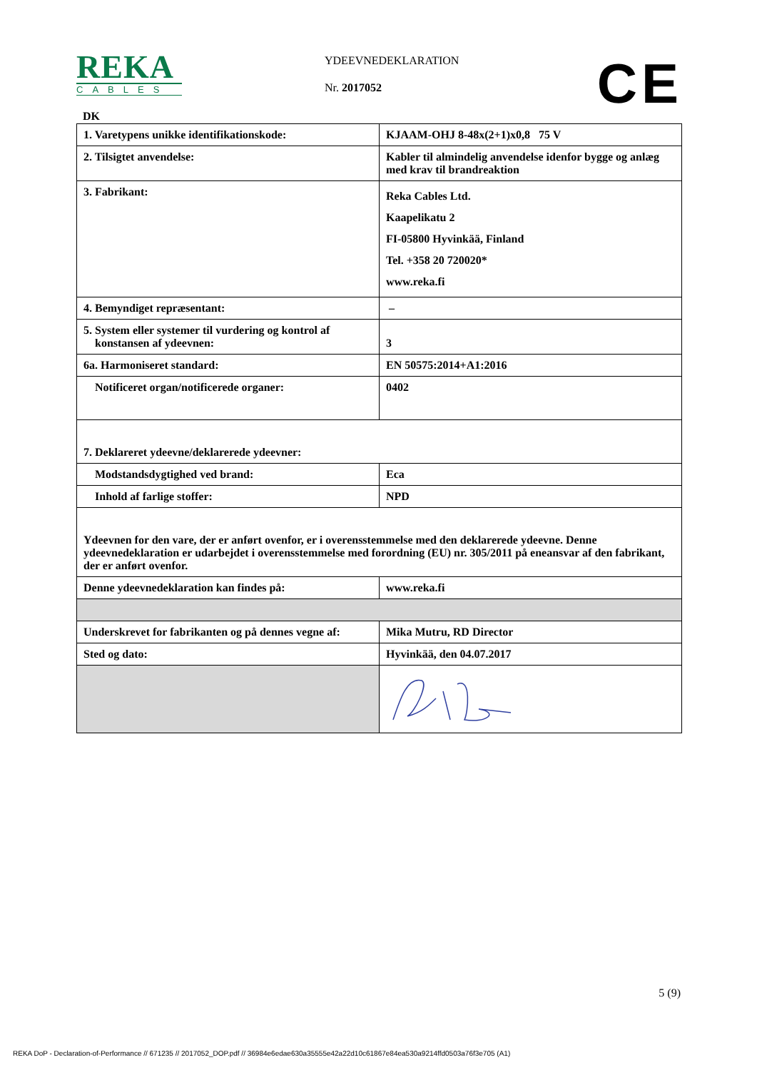REKA
CABLES
YDEEVNEDEKLARATION
Nr. 2017052 CE
DK
| 1. Varetypens unikke identifikationskode: | KJAAM-OHJ 8-48x(2+1)x0,8 75 V |
| 2. Tilsigtet anvendelse: | Kabler til almindelig anvendelse idenfor bygge og anlæg med krav til brandreaktion |
| 3. Fabrikant: | Reka Cables Ltd. Kaapelikatu 2 FI-05800 Hyvinkää, Finland Tel. +358 20 720020* www.reka.fi |
| 4. Bemyndiget repræsentant: | – |
| 5. System eller systemer til vurdering og kontrol af konstansen af ydeevnen: | 3 |
| 6a. Harmoniseret standard: | EN 50575:2014+A1:2016 |
| Notificeret organ/notificerede organer: | 0402 |
| 7. Deklareret ydeevne/deklarerede ydeevner: | |
| Modstandsdygtighed ved brand: | Eca |
| Inhold af farlige stoffer: | NPD |
| Ydeevnen for den vare, der er anført ovenfor, er i overensstemmelse med den deklarerede ydeevne. Denne ydeevnedeklaration er udarbejdet i overensstemmelse med forordning (EU) nr. 305/2011 på eneansvar af den fabrikant, der er anført ovenfor. | |
| Denne ydeevnedeklaration kan findes på: | www.reka.fi |
| Underskrevet for fabrikanten og på dennes vegne af: | Mika Mutru, RD Director |
| Sted og dato: | Hyvinkää, den 04.07.2017 |
5 (9)
REKA DoP - Declaration-of-Performance // 671235 // 2017052_DOP.pdf // 36984e6edae630a35555e42a22d10c61867e84ea530a9214ffd0503a76f3e705 (A1)